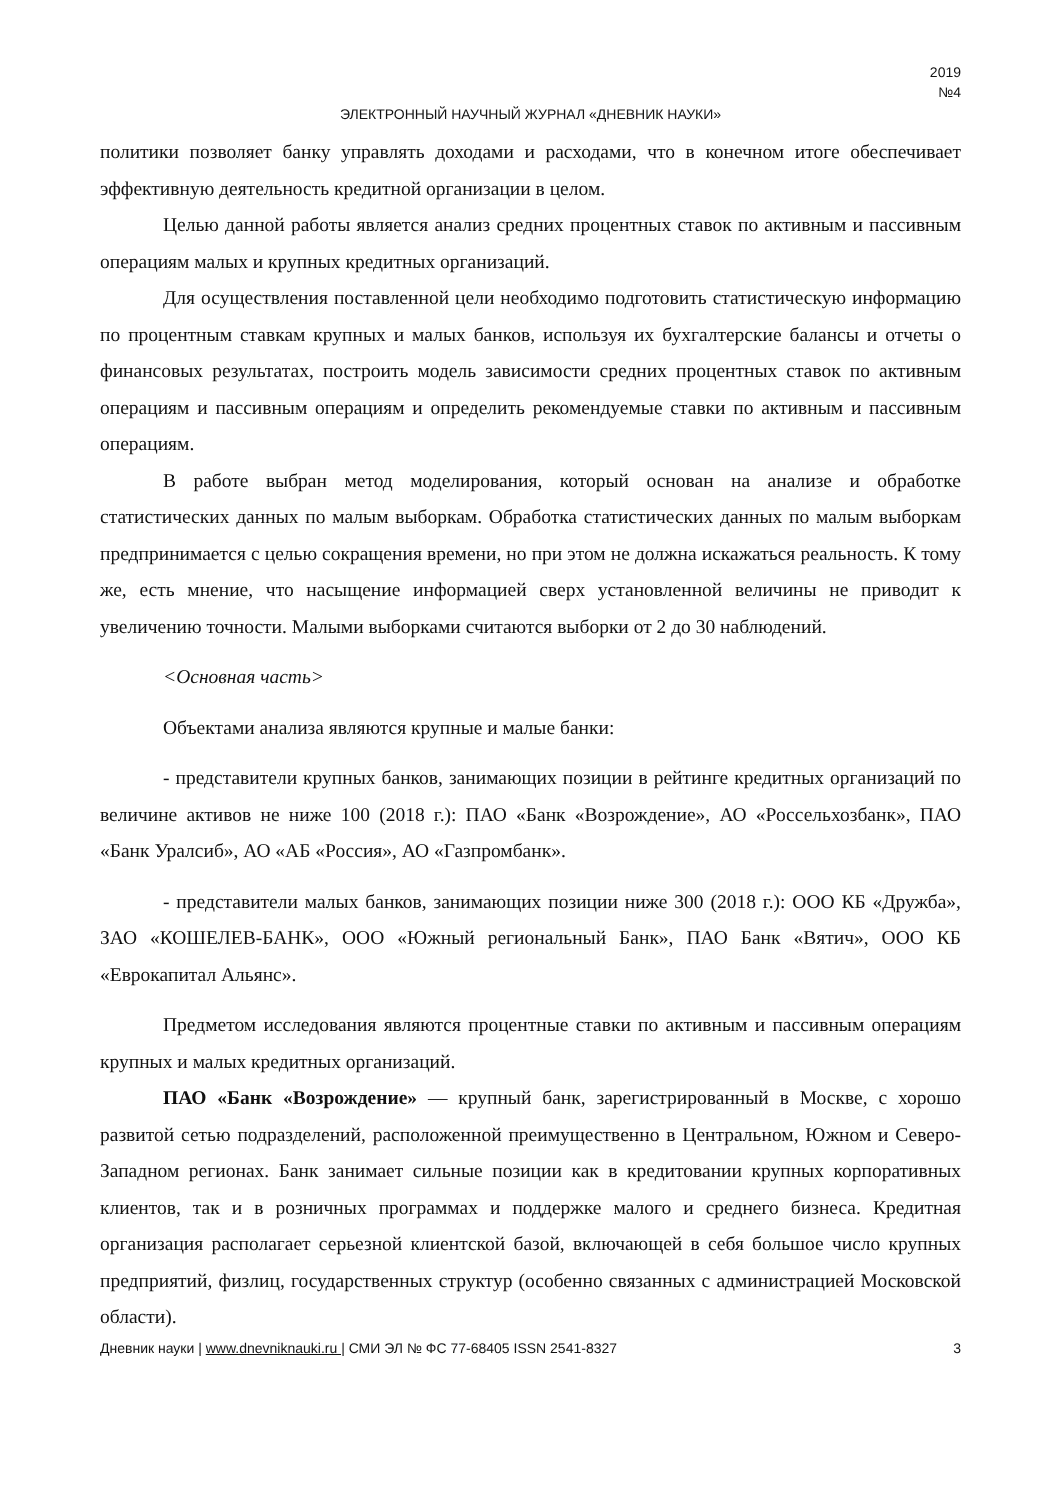2019
№4
ЭЛЕКТРОННЫЙ НАУЧНЫЙ ЖУРНАЛ «ДНЕВНИК НАУКИ»
политики позволяет банку управлять доходами и расходами, что в конечном итоге обеспечивает эффективную деятельность кредитной организации в целом.
Целью данной работы является анализ средних процентных ставок по активным и пассивным операциям малых и крупных кредитных организаций.
Для осуществления поставленной цели необходимо подготовить статистическую информацию по процентным ставкам крупных и малых банков, используя их бухгалтерские балансы и отчеты о финансовых результатах, построить модель зависимости средних процентных ставок по активным операциям и пассивным операциям и определить рекомендуемые ставки по активным и пассивным операциям.
В работе выбран метод моделирования, который основан на анализе и обработке статистических данных по малым выборкам. Обработка статистических данных по малым выборкам предпринимается с целью сокращения времени, но при этом не должна искажаться реальность. К тому же, есть мнение, что насыщение информацией сверх установленной величины не приводит к увеличению точности. Малыми выборками считаются выборки от 2 до 30 наблюдений.
<Основная часть>
Объектами анализа являются крупные и малые банки:
- представители крупных банков, занимающих позиции в рейтинге кредитных организаций по величине активов не ниже 100 (2018 г.): ПАО «Банк «Возрождение», АО «Россельхозбанк», ПАО «Банк Уралсиб», АО «АБ «Россия», АО «Газпромбанк».
- представители малых банков, занимающих позиции ниже 300 (2018 г.): ООО КБ «Дружба», ЗАО «КОШЕЛЕВ-БАНК», ООО «Южный региональный Банк», ПАО Банк «Вятич», ООО КБ «Еврокапитал Альянс».
Предметом исследования являются процентные ставки по активным и пассивным операциям крупных и малых кредитных организаций.
ПАО «Банк «Возрождение» — крупный банк, зарегистрированный в Москве, с хорошо развитой сетью подразделений, расположенной преимущественно в Центральном, Южном и Северо-Западном регионах. Банк занимает сильные позиции как в кредитовании крупных корпоративных клиентов, так и в розничных программах и поддержке малого и среднего бизнеса. Кредитная организация располагает серьезной клиентской базой, включающей в себя большое число крупных предприятий, физлиц, государственных структур (особенно связанных с администрацией Московской области).
Дневник науки | www.dnevniknauki.ru | СМИ ЭЛ № ФС 77-68405 ISSN 2541-8327 3